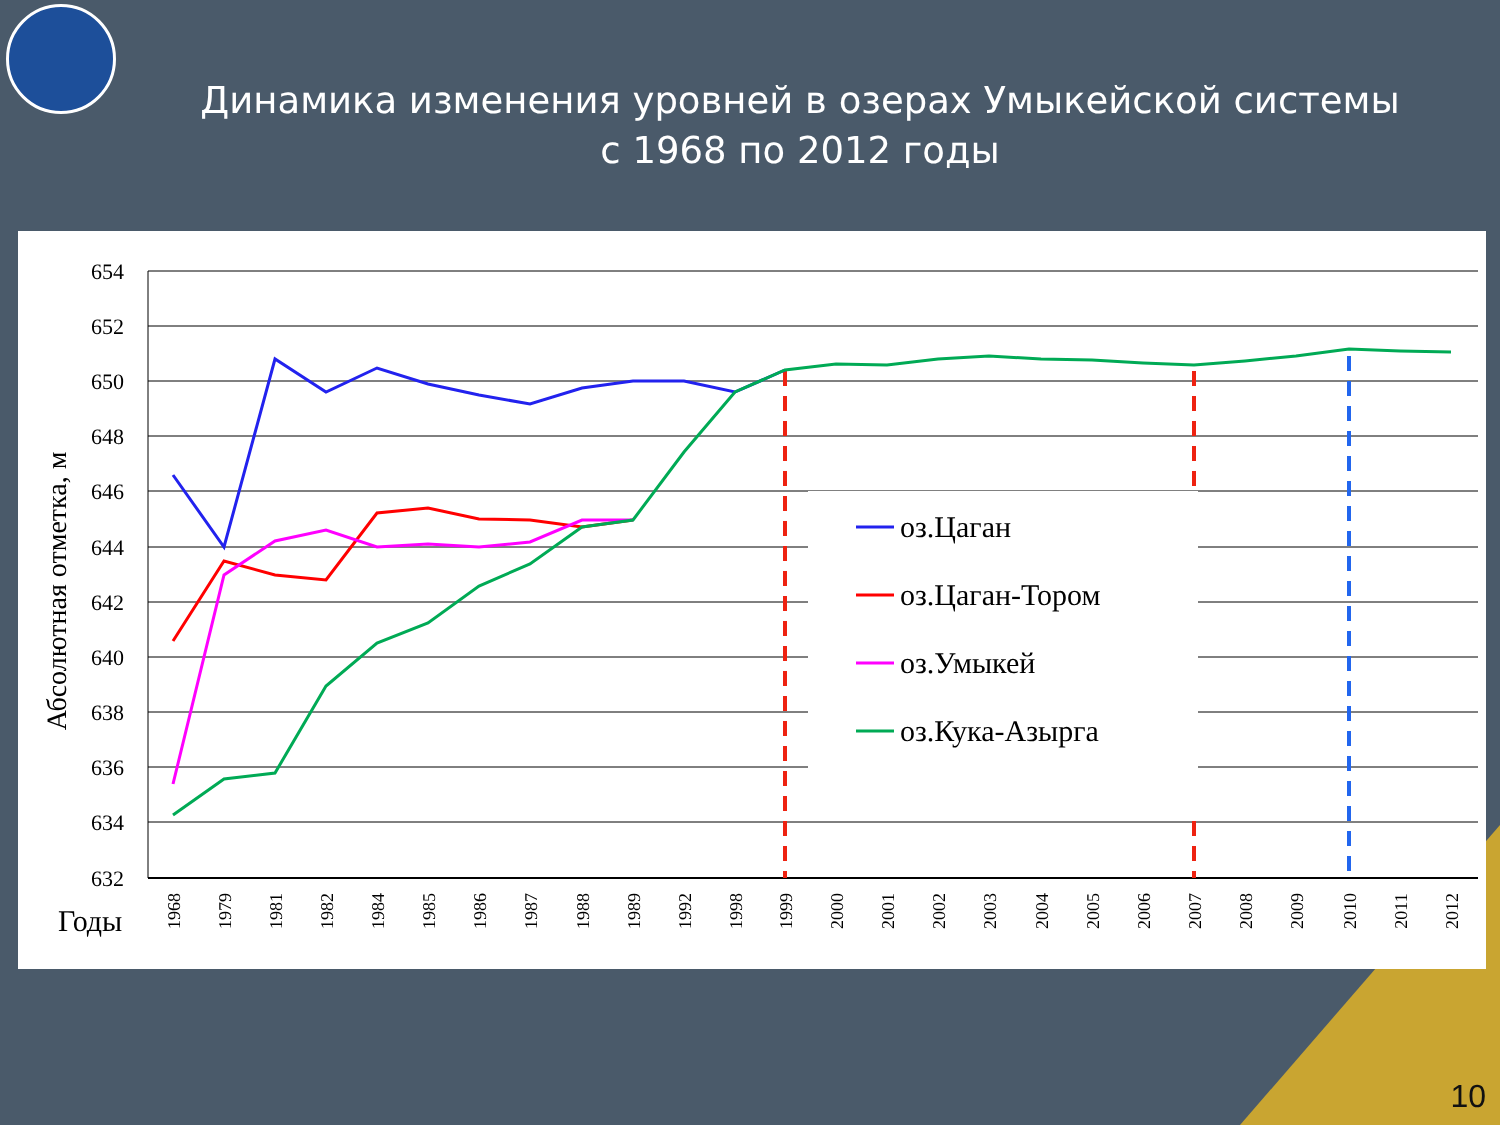Динамика изменения уровней в озерах Умыкейской системы
с 1968 по 2012 годы
654
652
650
648
646
644
642
640
638
636
634
632
Абсолютная отметка, м
Годы
1968
1979
1981
1982
1984
1985
1986
1987
1988
1989
1992
1998
1999
2000
2001
2002
2003
2004
2005
2006
2007
2008
2009
2010
2011
2012
оз.Цаган
оз.Цаган-Тором
оз.Умыкей
оз.Кука-Азырга
10